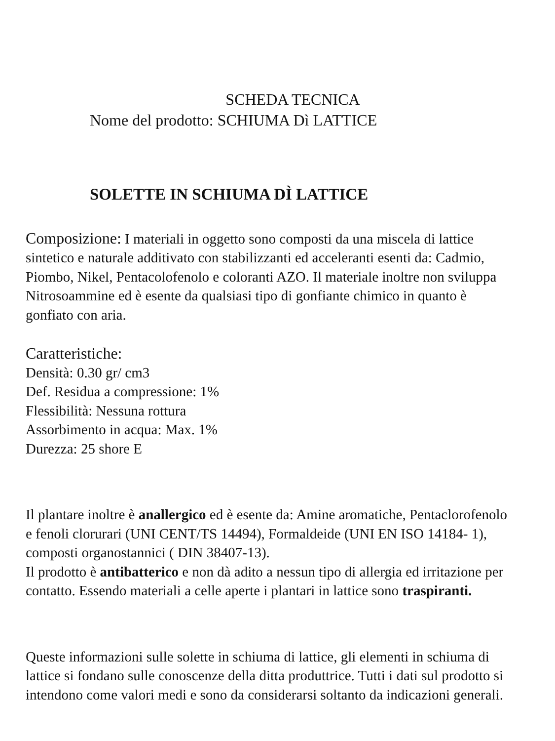SCHEDA TECNICA
Nome del prodotto: SCHIUMA Dì LATTICE
SOLETTE IN SCHIUMA DÌ LATTICE
Composizione: I materiali in oggetto sono composti da una miscela di lattice sintetico e naturale additivato con stabilizzanti ed acceleranti esenti da: Cadmio, Piombo, Nikel, Pentacolofenolo e coloranti AZO. Il materiale inoltre non sviluppa Nitrosoammine ed è esente da qualsiasi tipo di gonfiante chimico in quanto è gonfiato con aria.
Caratteristiche:
Densità: 0.30 gr/ cm3
Def. Residua a compressione: 1%
Flessibilità: Nessuna rottura
Assorbimento in acqua: Max. 1%
Durezza: 25 shore E
Il plantare inoltre è anallergico ed è esente da: Amine aromatiche, Pentaclorofenolo e fenoli clorurari (UNI CENT/TS 14494), Formaldeide (UNI EN ISO 14184- 1), composti organostannici ( DIN 38407-13).
Il prodotto è antibatterico e non dà adito a nessun tipo di allergia ed irritazione per contatto. Essendo materiali a celle aperte i plantari in lattice sono traspiranti.
Queste informazioni sulle solette in schiuma di lattice, gli elementi in schiuma di lattice si fondano sulle conoscenze della ditta produttrice. Tutti i dati sul prodotto si intendono come valori medi e sono da considerarsi soltanto da indicazioni generali.